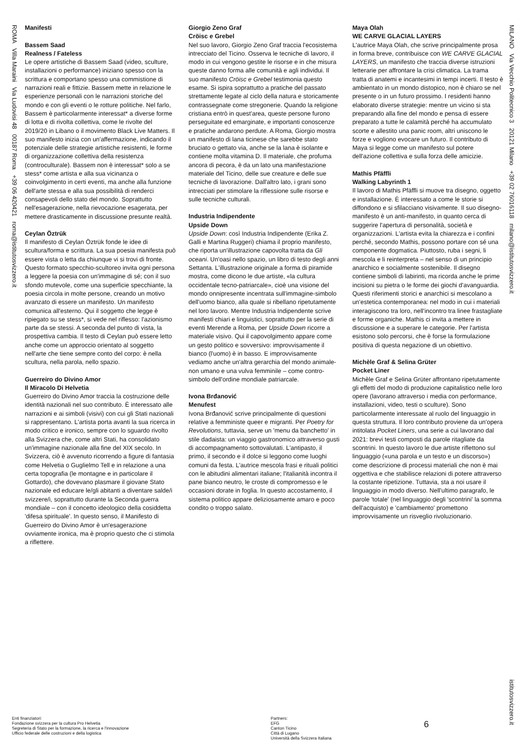ROMA Villa Maraini Via Ludovisi 48 00187 Roma +39 06 420421 roma@istitutosvizzero.it
MILANO Via Vecchio Politecnico 3 20121 Milano +39 02 76016118 milano@istitutosvizzero.it
istitutosvizzero.it
Manifesti
Bassem Saad
Realness / Fateless
Le opere artistiche di Bassem Saad (video, sculture, installazioni o performance) iniziano spesso con la scrittura e comportano spesso una commistione di narrazioni reali e fittizie. Bassem mette in relazione le esperienze personali con le narrazioni storiche del mondo e con gli eventi o le rotture politiche. Nel farlo, Bassem è particolarmente interessat* a diverse forme di lotta e di rivolta collettiva, come le rivolte del 2019/20 in Libano o il movimento Black Live Matters. Il suo manifesto inizia con un'affermazione, indicando il potenziale delle strategie artistiche resistenti, le forme di organizzazione collettiva della resistenza (controculturale). Bassem non è interessat* solo a se stess* come artista e alla sua vicinanza o coinvolgimento in certi eventi, ma anche alla funzione dell'arte stessa e alla sua possibilità di renderci consapevoli dello stato del mondo. Soprattutto nell'esagerazione, nella rievocazione esagerata, per mettere drasticamente in discussione presunte realtà.
Ceylan Öztrük
Il manifesto di Ceylan Öztrük fonde le idee di scultura/forma e scrittura. La sua poesia manifesta può essere vista o letta da chiunque vi si trovi di fronte. Questo formato specchio-scultoreo invita ogni persona a leggere la poesia con un'immagine di sé; con il suo sfondo mutevole, come una superficie specchiante, la poesia circola in molte persone, creando un motivo avanzato di essere un manifesto. Un manifesto comunica all'esterno. Qui il soggetto che legge è ripiegato su se stess*, si vede nel riflesso: l'azionismo parte da se stessi. A seconda del punto di vista, la prospettiva cambia. Il testo di Ceylan può essere letto anche come un approccio orientato al soggetto nell'arte che tiene sempre conto del corpo: è nella scultura, nella parola, nello spazio.
Guerreiro do Divino Amor
Il Miracolo Di Helvetia
Guerreiro do Divino Amor traccia la costruzione delle identità nazionali nel suo contributo. È interessato alle narrazioni e ai simboli (visivi) con cui gli Stati nazionali si rappresentano. L'artista porta avanti la sua ricerca in modo critico e ironico, sempre con lo sguardo rivolto alla Svizzera che, come altri Stati, ha consolidato un'immagine nazionale alla fine del XIX secolo. In Svizzera, ciò è avvenuto ricorrendo a figure di fantasia come Helvetia o Guglielmo Tell e in relazione a una certa topografia (le montagne e in particolare il Gottardo), che dovevano plasmare il giovane Stato nazionale ed educare le/gli abitanti a diventare salde/i svizzere/i, soprattutto durante la Seconda guerra mondiale – con il concetto ideologico della cosiddetta 'difesa spirituale'. In questo senso, il Manifesto di Guerreiro do Divino Amor è un'esagerazione ovviamente ironica, ma è proprio questo che ci stimola a riflettere.
Giorgio Zeno Graf
Cröisc e Grebel
Nel suo lavoro, Giorgio Zeno Graf traccia l'ecosistema intrecciato del Ticino. Osserva le tecniche di lavoro, il modo in cui vengono gestite le risorse e in che misura queste danno forma alle comunità e agli individui. Il suo manifesto Cröisc e Grebel testimonia questo esame. Si ispira soprattutto a pratiche del passato strettamente legate al ciclo della natura e storicamente contrassegnate come stregonerie. Quando la religione cristiana entrò in quest'area, queste persone furono perseguitate ed emarginate, e importanti conoscenze e pratiche andarono perdute. A Roma, Giorgio mostra un manifesto di lana ticinese che sarebbe stato bruciato o gettato via, anche se la lana è isolante e contiene molta vitamina D. Il materiale, che profuma ancora di pecora, è da un lato una manifestazione materiale del Ticino, delle sue creature e delle sue tecniche di lavorazione. Dall'altro lato, i grani sono intrecciati per stimolare la riflessione sulle risorse e sulle tecniche culturali.
Industria Indipendente
Upside Down
Upside Down: così Industria Indipendente (Erika Z. Galli e Martina Ruggeri) chiama il proprio manifesto, che riporta un'illustrazione capovolta tratta da Gli oceani. Un'oasi nello spazio, un libro di testo degli anni Settanta. L'illustrazione originale a forma di piramide mostra, come dicono le due artiste, «la cultura occidentale tecno-patriarcale», cioè una visione del mondo onnipresente incentrata sull'immagine-simbolo dell'uomo bianco, alla quale si ribellano ripetutamente nel loro lavoro. Mentre Industria Indipendente scrive manifesti chiari e linguistici, soprattutto per la serie di eventi Merende a Roma, per Upside Down ricorre a materiale visivo. Qui il capovolgimento appare come un gesto politico e sovversivo: improvvisamente il bianco (l'uomo) è in basso. E improvvisamente vediamo anche un'altra gerarchia del mondo animale-non umano e una vulva femminile – come contro-simbolo dell'ordine mondiale patriarcale.
Ivona Brđanović
Menufest
Ivona Brđanović scrive principalmente di questioni relative a femministe queer e migranti. Per Poetry for Revolutions, tuttavia, serve un 'menu da banchetto' in stile dadaista: un viaggio gastronomico attraverso gusti di accompagnamento sottovalutati. L'antipasto, il primo, il secondo e il dolce si leggono come luoghi comuni da festa. L'autrice mescola frasi e rituali politici con le abitudini alimentari italiane; l'italianità incontra il pane bianco neutro, le croste di compromesso e le occasioni dorate in foglia. In questo accostamento, il sistema politico appare deliziosamente amaro e poco condito o troppo salato.
Maya Olah
WE CARVE GLACIAL LAYERS
L'autrice Maya Olah, che scrive principalmente prosa in forma breve, contribuisce con WE CARVE GLACIAL LAYERS, un manifesto che traccia diverse istruzioni letterarie per affrontare la crisi climatica. La trama tratta di anatemi e incantesimi in tempi incerti. Il testo è ambientato in un mondo distopico, non è chiaro se nel presente o in un futuro prossimo. I residenti hanno elaborato diverse strategie: mentre un vicino si sta preparando alla fine del mondo e pensa di essere preparato a tutte le calamità perché ha accumulato scorte e allestito una panic room, altri uniscono le forze e vogliono evocare un futuro. Il contributo di Maya si legge come un manifesto sul potere dell'azione collettiva e sulla forza delle amicizie.
Mathis Pfäffli
Walking Labyrinth 1
Il lavoro di Mathis Pfäffli si muove tra disegno, oggetto e installazione. È interessato a come le storie si diffondono e si sfilacciano visivamente. Il suo disegno-manifesto è un anti-manifesto, in quanto cerca di suggerire l'apertura di personalità, società e organizzazioni. L'artista evita la chiarezza e i confini perché, secondo Mathis, possono portare con sé una componente dogmatica. Piuttosto, ruba i segni, li mescola e li reinterpreta – nel senso di un principio anarchico e socialmente sostenibile. Il disegno contiene simboli di labirinti, ma ricorda anche le prime incisioni su pietra o le forme dei giochi d'avanguardia. Questi riferimenti storici e anarchici si mescolano a un'estetica contemporanea: nel modo in cui i materiali interagiscono tra loro, nell'incontro tra linee frastagliate e forme organiche. Mathis ci invita a mettere in discussione e a superare le categorie. Per l'artista esistono solo percorsi, che è forse la formulazione positiva di questa negazione di un obiettivo.
Michèle Graf & Selina Grüter
Pocket Liner
Michèle Graf e Selina Grüter affrontano ripetutamente gli effetti del modo di produzione capitalistico nelle loro opere (lavorano attraverso i media con performance, installazioni, video, testi o sculture). Sono particolarmente interessate al ruolo del linguaggio in questa struttura. Il loro contributo proviene da un'opera intitolata Pocket Liners, una serie a cui lavorano dal 2021: brevi testi composti da parole ritagliate da scontrini. In questo lavoro le due artiste riflettono sul linguaggio («una parola e un testo e un discorso») come descrizione di processi materiali che non è mai oggettiva e che stabilisce relazioni di potere attraverso la costante ripetizione. Tuttavia, sta a noi usare il linguaggio in modo diverso. Nell'ultimo paragrafo, le parole 'totale' (nel linguaggio degli 'scontrini' la somma dell'acquisto) e 'cambiamento' promettono improvvisamente un risveglio rivoluzionario.
Enti finanziatori:
Fondazione svizzera per la cultura Pro Helvetia
Segreteria di Stato per la formazione, la ricerca e l'innovazione
Ufficio federale delle costruzioni e della logistica
Partners:
EFG
Canton Ticino
Città di Lugano
Università della Svizzera Italiana
6